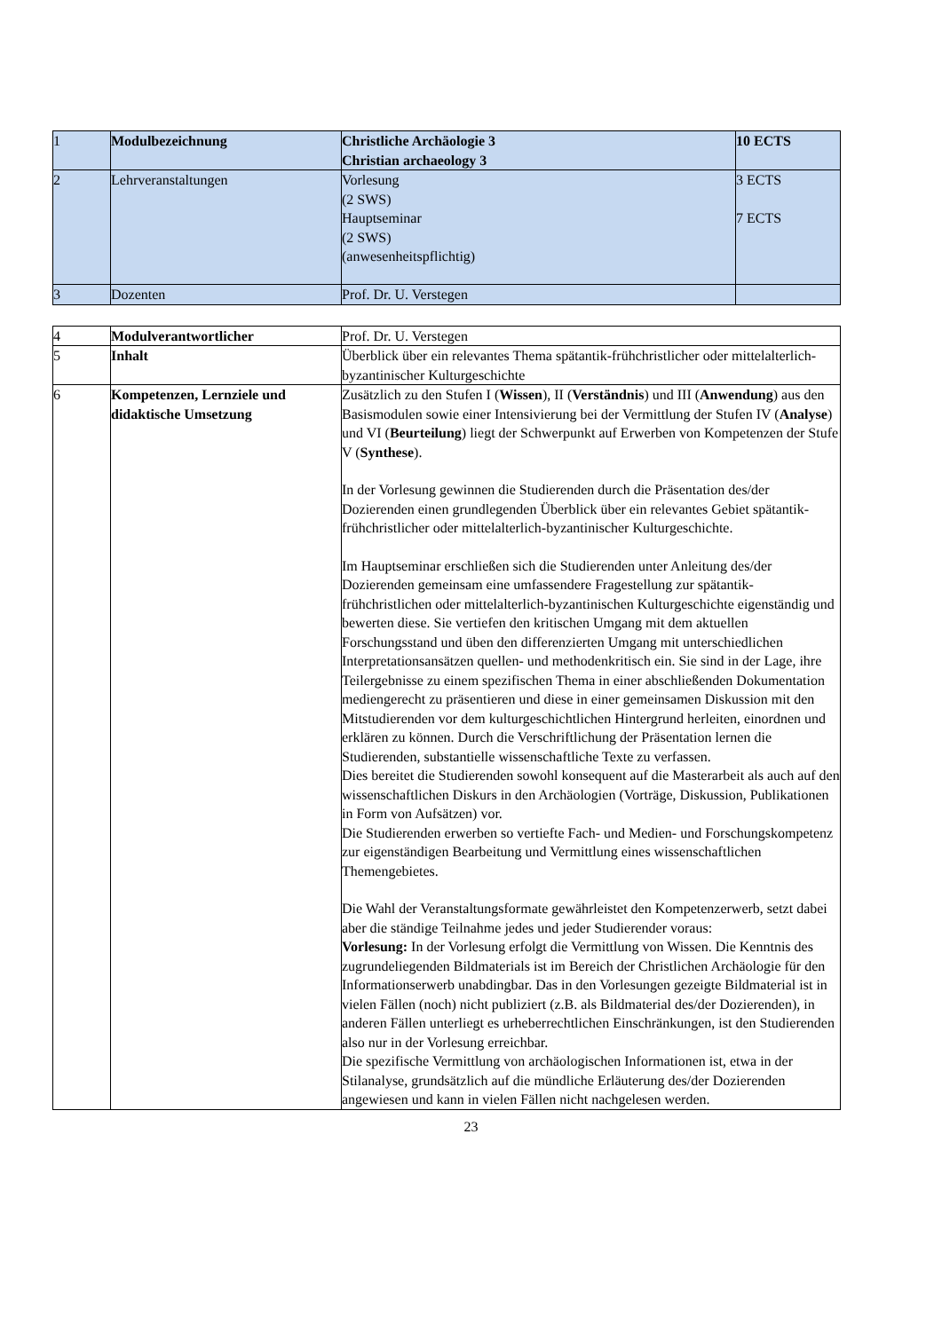| 1 | Modulbezeichnung | Christliche Archäologie 3 Christian archaeology 3 | 10 ECTS |
| 2 | Lehrveranstaltungen | Vorlesung (2 SWS) Hauptseminar (2 SWS) (anwesenheitspflichtig) | 3 ECTS 7 ECTS |
| 3 | Dozenten | Prof. Dr. U. Verstegen | |
| 4 | Modulverantwortlicher | Prof. Dr. U. Verstegen |
| 5 | Inhalt | Überblick über ein relevantes Thema spätantik-frühchristlicher oder mittelalterlich-byzantinischer Kulturgeschichte |
| 6 | Kompetenzen, Lernziele und didaktische Umsetzung | Zusätzlich zu den Stufen I ( Wissen ), II ( Verständnis ) und III ( Anwendung ) aus den Basismodulen sowie einer Intensivierung bei der Vermittlung der Stufen IV ( Analyse ) und VI ( Beurteilung ) liegt der Schwerpunkt auf Erwerben von Kompetenzen der Stufe V ( Synthese ). In der Vorlesung gewinnen die Studierenden durch die Präsentation des/der Dozierenden einen grundlegenden Überblick über ein relevantes Gebiet spätantik-frühchristlicher oder mittelalterlich-byzantinischer Kulturgeschichte. Im Hauptseminar erschließen sich die Studierenden unter Anleitung des/der Dozierenden gemeinsam eine umfassendere Fragestellung zur spätantik-frühchristlichen oder mittelalterlich-byzantinischen Kulturgeschichte eigenständig und bewerten diese. Sie vertiefen den kritischen Umgang mit dem aktuellen Forschungsstand und üben den differenzierten Umgang mit unterschiedlichen Interpretationsansätzen quellen- und methodenkritisch ein. Sie sind in der Lage, ihre Teilergebnisse zu einem spezifischen Thema in einer abschließenden Dokumentation mediengerecht zu präsentieren und diese in einer gemeinsamen Diskussion mit den Mitstudierenden vor dem kulturgeschichtlichen Hintergrund herleiten, einordnen und erklären zu können. Durch die Verschriftlichung der Präsentation lernen die Studierenden, substantielle wissenschaftliche Texte zu verfassen. Dies bereitet die Studierenden sowohl konsequent auf die Masterarbeit als auch auf den wissenschaftlichen Diskurs in den Archäologien (Vorträge, Diskussion, Publikationen in Form von Aufsätzen) vor. Die Studierenden erwerben so vertiefte Fach- und Medien- und Forschungskompetenz zur eigenständigen Bearbeitung und Vermittlung eines wissenschaftlichen Themengebietes. Die Wahl der Veranstaltungsformate gewährleistet den Kompetenzerwerb, setzt dabei aber die ständige Teilnahme jedes und jeder Studierender voraus: Vorlesung: In der Vorlesung erfolgt die Vermittlung von Wissen. Die Kenntnis des zugrundeliegenden Bildmaterials ist im Bereich der Christlichen Archäologie für den Informationserwerb unabdingbar. Das in den Vorlesungen gezeigte Bildmaterial ist in vielen Fällen (noch) nicht publiziert (z.B. als Bildmaterial des/der Dozierenden), in anderen Fällen unterliegt es urheberrechtlichen Einschränkungen, ist den Studierenden also nur in der Vorlesung erreichbar. Die spezifische Vermittlung von archäologischen Informationen ist, etwa in der Stilanalyse, grundsätzlich auf die mündliche Erläuterung des/der Dozierenden angewiesen und kann in vielen Fällen nicht nachgelesen werden. |
23